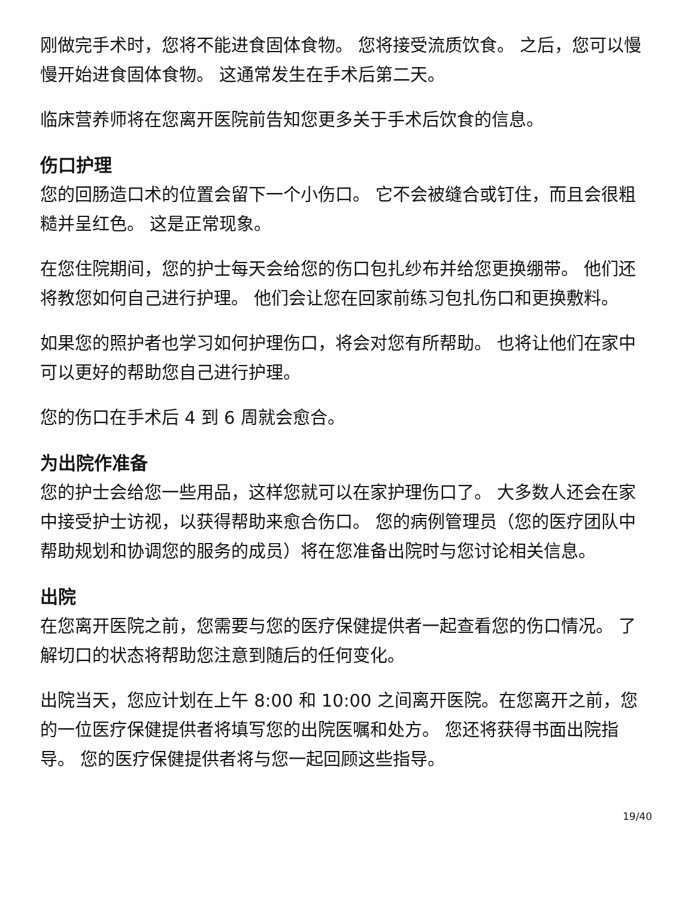刚做完手术时，您将不能进食固体食物。 您将接受流质饮食。 之后，您可以慢慢开始进食固体食物。 这通常发生在手术后第二天。
临床营养师将在您离开医院前告知您更多关于手术后饮食的信息。
伤口护理
您的回肠造口术的位置会留下一个小伤口。 它不会被缝合或钉住，而且会很粗糙并呈红色。 这是正常现象。
在您住院期间，您的护士每天会给您的伤口包扎纱布并给您更换绷带。 他们还将教您如何自己进行护理。 他们会让您在回家前练习包扎伤口和更换敷料。
如果您的照护者也学习如何护理伤口，将会对您有所帮助。 也将让他们在家中可以更好的帮助您自己进行护理。
您的伤口在手术后 4 到 6 周就会愈合。
为出院作准备
您的护士会给您一些用品，这样您就可以在家护理伤口了。 大多数人还会在家中接受护士访视，以获得帮助来愈合伤口。 您的病例管理员（您的医疗团队中帮助规划和协调您的服务的成员）将在您准备出院时与您讨论相关信息。
出院
在您离开医院之前，您需要与您的医疗保健提供者一起查看您的伤口情况。 了解切口的状态将帮助您注意到随后的任何变化。
出院当天，您应计划在上午 8:00 和 10:00 之间离开医院。在您离开之前，您的一位医疗保健提供者将填写您的出院医嘱和处方。 您还将获得书面出院指导。 您的医疗保健提供者将与您一起回顾这些指导。
19/40